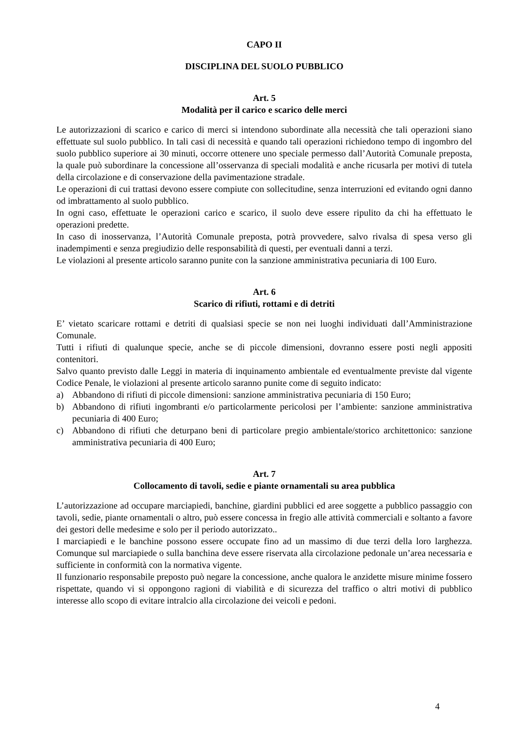CAPO II
DISCIPLINA DEL SUOLO PUBBLICO
Art. 5
Modalità per il carico e scarico delle merci
Le autorizzazioni di scarico e carico di merci si intendono subordinate alla necessità che tali operazioni siano effettuate sul suolo pubblico. In tali casi di necessità e quando tali operazioni richiedono tempo di ingombro del suolo pubblico superiore ai 30 minuti, occorre ottenere uno speciale permesso dall’Autorità Comunale preposta, la quale può subordinare la concessione all’osservanza di speciali modalità e anche ricusarla per motivi di tutela della circolazione e di conservazione della pavimentazione stradale.
Le operazioni di cui trattasi devono essere compiute con sollecitudine, senza interruzioni ed evitando ogni danno od imbrattamento al suolo pubblico.
In ogni caso, effettuate le operazioni carico e scarico, il suolo deve essere ripulito da chi ha effettuato le operazioni predette.
In caso di inosservanza, l’Autorità Comunale preposta, potrà provvedere, salvo rivalsa di spesa verso gli inadempimenti e senza pregiudizio delle responsabilità di questi, per eventuali danni a terzi.
Le violazioni al presente articolo saranno punite con la sanzione amministrativa pecuniaria di 100 Euro.
Art. 6
Scarico di rifiuti, rottami e di detriti
E’ vietato scaricare rottami e detriti di qualsiasi specie se non nei luoghi individuati dall’Amministrazione Comunale.
Tutti i rifiuti di qualunque specie, anche se di piccole dimensioni, dovranno essere posti negli appositi contenitori.
Salvo quanto previsto dalle Leggi in materia di inquinamento ambientale ed eventualmente previste dal vigente Codice Penale, le violazioni al presente articolo saranno punite come di seguito indicato:
a) Abbandono di rifiuti di piccole dimensioni: sanzione amministrativa pecuniaria di 150 Euro;
b) Abbandono di rifiuti ingombranti e/o particolarmente pericolosi per l’ambiente: sanzione amministrativa pecuniaria di 400 Euro;
c) Abbandono di rifiuti che deturpano beni di particolare pregio ambientale/storico architettonico: sanzione amministrativa pecuniaria di 400 Euro;
Art. 7
Collocamento di tavoli, sedie e piante ornamentali su area pubblica
L’autorizzazione ad occupare marciapiedi, banchine, giardini pubblici ed aree soggette a pubblico passaggio con tavoli, sedie, piante ornamentali o altro, può essere concessa in fregio alle attività commerciali e soltanto a favore dei gestori delle medesime e solo per il periodo autorizzato..
I marciapiedi e le banchine possono essere occupate fino ad un massimo di due terzi della loro larghezza. Comunque sul marciapiede o sulla banchina deve essere riservata alla circolazione pedonale un’area necessaria e sufficiente in conformità con la normativa vigente.
Il funzionario responsabile preposto può negare la concessione, anche qualora le anzidette misure minime fossero rispettate, quando vi si oppongono ragioni di viabilità e di sicurezza del traffico o altri motivi di pubblico interesse allo scopo di evitare intralcio alla circolazione dei veicoli e pedoni.
4